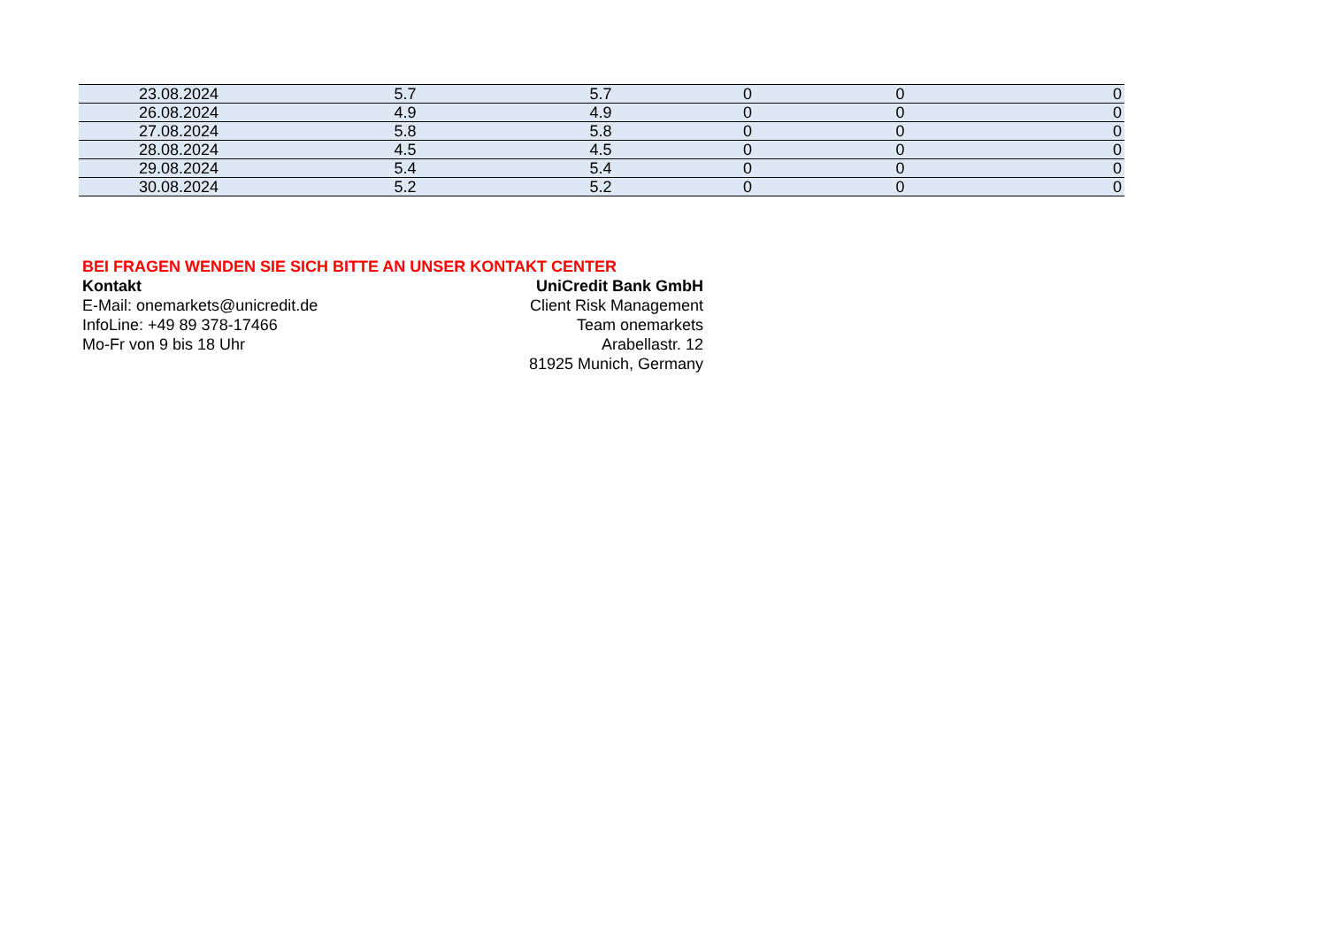| 23.08.2024 | 5.7 | 5.7 | 0 | 0 | 0 |
| 26.08.2024 | 4.9 | 4.9 | 0 | 0 | 0 |
| 27.08.2024 | 5.8 | 5.8 | 0 | 0 | 0 |
| 28.08.2024 | 4.5 | 4.5 | 0 | 0 | 0 |
| 29.08.2024 | 5.4 | 5.4 | 0 | 0 | 0 |
| 30.08.2024 | 5.2 | 5.2 | 0 | 0 | 0 |
BEI FRAGEN WENDEN SIE SICH BITTE AN UNSER KONTAKT CENTER
Kontakt UniCredit Bank GmbH
E-Mail: onemarkets@unicredit.de Client Risk Management
InfoLine: +49 89 378-17466 Team onemarkets
Mo-Fr von 9 bis 18 Uhr Arabellastr. 12
81925 Munich, Germany